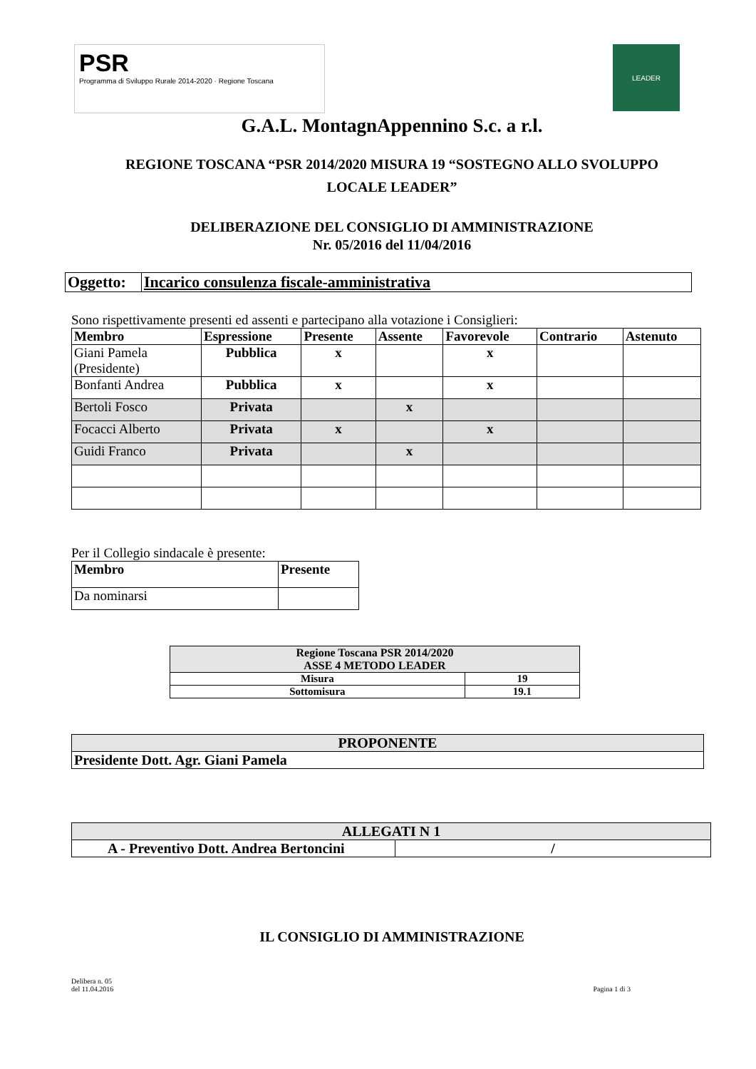PSR
Programma di Sviluppo Rurale 2014-2020 · Regione Toscana
LEADER
G.A.L. MontagnAppennino S.c. a r.l.
REGIONE TOSCANA “PSR 2014/2020 MISURA 19 “SOSTEGNO ALLO SVOLUPPO
LOCALE LEADER”
DELIBERAZIONE DEL CONSIGLIO DI AMMINISTRAZIONE
Nr. 05/2016 del 11/04/2016
| Oggetto: | Incarico consulenza fiscale-amministrativa |
Sono rispettivamente presenti ed assenti e partecipano alla votazione i Consiglieri:
| Membro | Espressione | Presente | Assente | Favorevole | Contrario | Astenuto |
| --- | --- | --- | --- | --- | --- | --- |
| Giani Pamela (Presidente) | Pubblica | x | | x | | |
| Bonfanti Andrea | Pubblica | x | | x | | |
| Bertoli Fosco | Privata | | x | | | |
| Focacci Alberto | Privata | x | | x | | |
| Guidi Franco | Privata | | x | | | |
Per il Collegio sindacale è presente:
| Membro | Presente |
| --- | --- |
| Da nominarsi | |
| Regione Toscana PSR 2014/2020 ASSE 4 METODO LEADER | |
| --- | --- |
| Misura | 19 |
| Sottomisura | 19.1 |
| PROPONENTE |
| --- |
| Presidente Dott. Agr. Giani Pamela |
| ALLEGATI N 1 | |
| --- | --- |
| A - Preventivo Dott. Andrea Bertoncini | / |
IL CONSIGLIO DI AMMINISTRAZIONE
Delibera n. 05
del 11.04.2016
Pagina 1 di 3